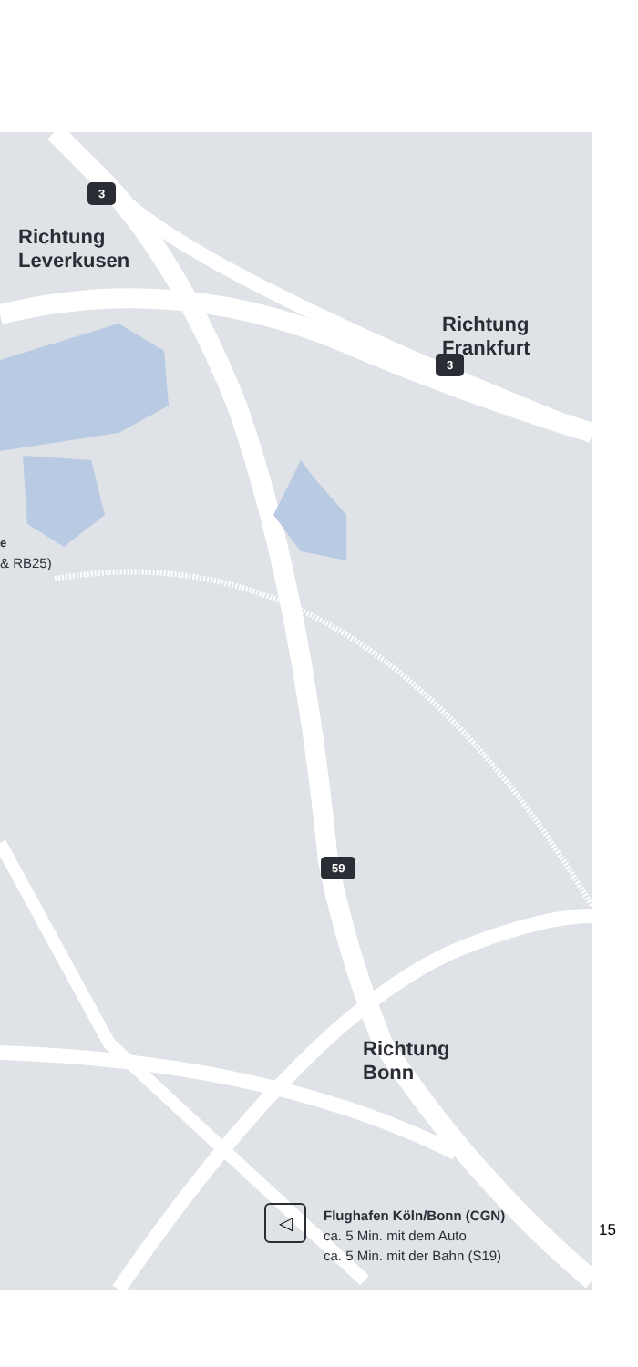3
Richtung
Leverkusen
Richtung
Frankfurt
3
e
& RB25)
59
Richtung
Bonn
◁
Flughafen Köln/Bonn (CGN)
ca. 5 Min. mit dem Auto
ca. 5 Min. mit der Bahn (S19)
15